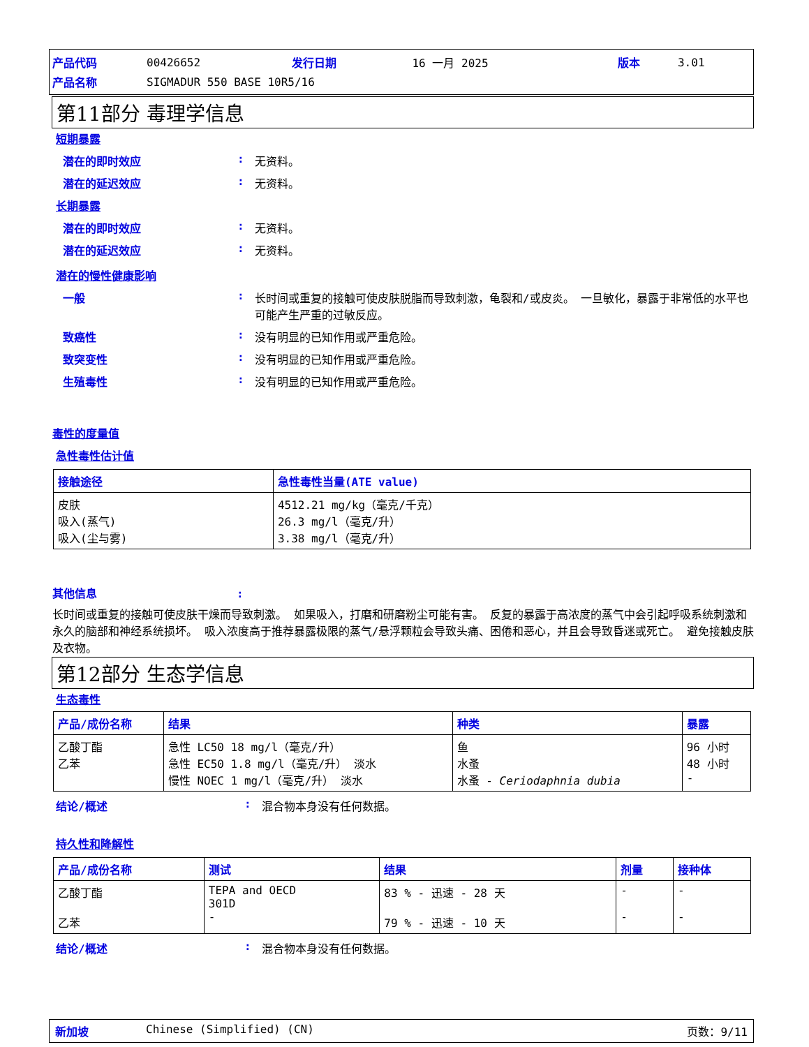| 产品代码 | 00426652 | 发行日期 | 16 一月 2025 | 版本 | 3.01 |
| 产品名称 | SIGMADUR 550 BASE 10R5/16 | | | | |
第11部分 毒理学信息
短期暴露
潜在的即时效应 : 无资料。
潜在的延迟效应 : 无资料。
长期暴露
潜在的即时效应 : 无资料。
潜在的延迟效应 : 无资料。
潜在的慢性健康影响
一般 : 长时间或重复的接触可使皮肤脱脂而导致刺激，龟裂和/或皮炎。 一旦敏化，暴露于非常低的水平也可能产生严重的过敏反应。
致癌性 : 没有明显的已知作用或严重危险。
致突变性 : 没有明显的已知作用或严重危险。
生殖毒性 : 没有明显的已知作用或严重危险。
毒性的度量值
急性毒性估计值
| 接触途径 | 急性毒性当量(ATE value) |
| --- | --- |
| 皮肤 吸入(蒸气) 吸入(尘与雾) | 4512.21 mg/kg（毫克/千克） 26.3 mg/l（毫克/升） 3.38 mg/l（毫克/升） |
其他信息:
长时间或重复的接触可使皮肤干燥而导致刺激。 如果吸入，打磨和研磨粉尘可能有害。 反复的暴露于高浓度的蒸气中会引起呼吸系统刺激和永久的脑部和神经系统损坏。 吸入浓度高于推荐暴露极限的蒸气/悬浮颗粒会导致头痛、困倦和恶心，并且会导致昏迷或死亡。 避免接触皮肤及衣物。
第12部分 生态学信息
生态毒性
| 产品/成份名称 | 结果 | 种类 | 暴露 |
| --- | --- | --- | --- |
| 乙酸丁酯 乙苯 | 急性 LC50 18 mg/l（毫克/升） 急性 EC50 1.8 mg/l（毫克/升） 淡水 慢性 NOEC 1 mg/l（毫克/升） 淡水 | 鱼 水蚤 水蚤 - Ceriodaphnia dubia | 96 小时 48 小时 - |
结论/概述 : 混合物本身没有任何数据。
持久性和降解性
| 产品/成份名称 | 测试 | 结果 | 剂量 | 接种体 |
| --- | --- | --- | --- | --- |
| 乙酸丁酯 乙苯 | TEPA and OECD 301D - | 83 % - 迅速 - 28 天 79 % - 迅速 - 10 天 | - - | - - |
结论/概述 : 混合物本身没有任何数据。
新加坡 Chinese (Simplified) (CN) 页数：9/11